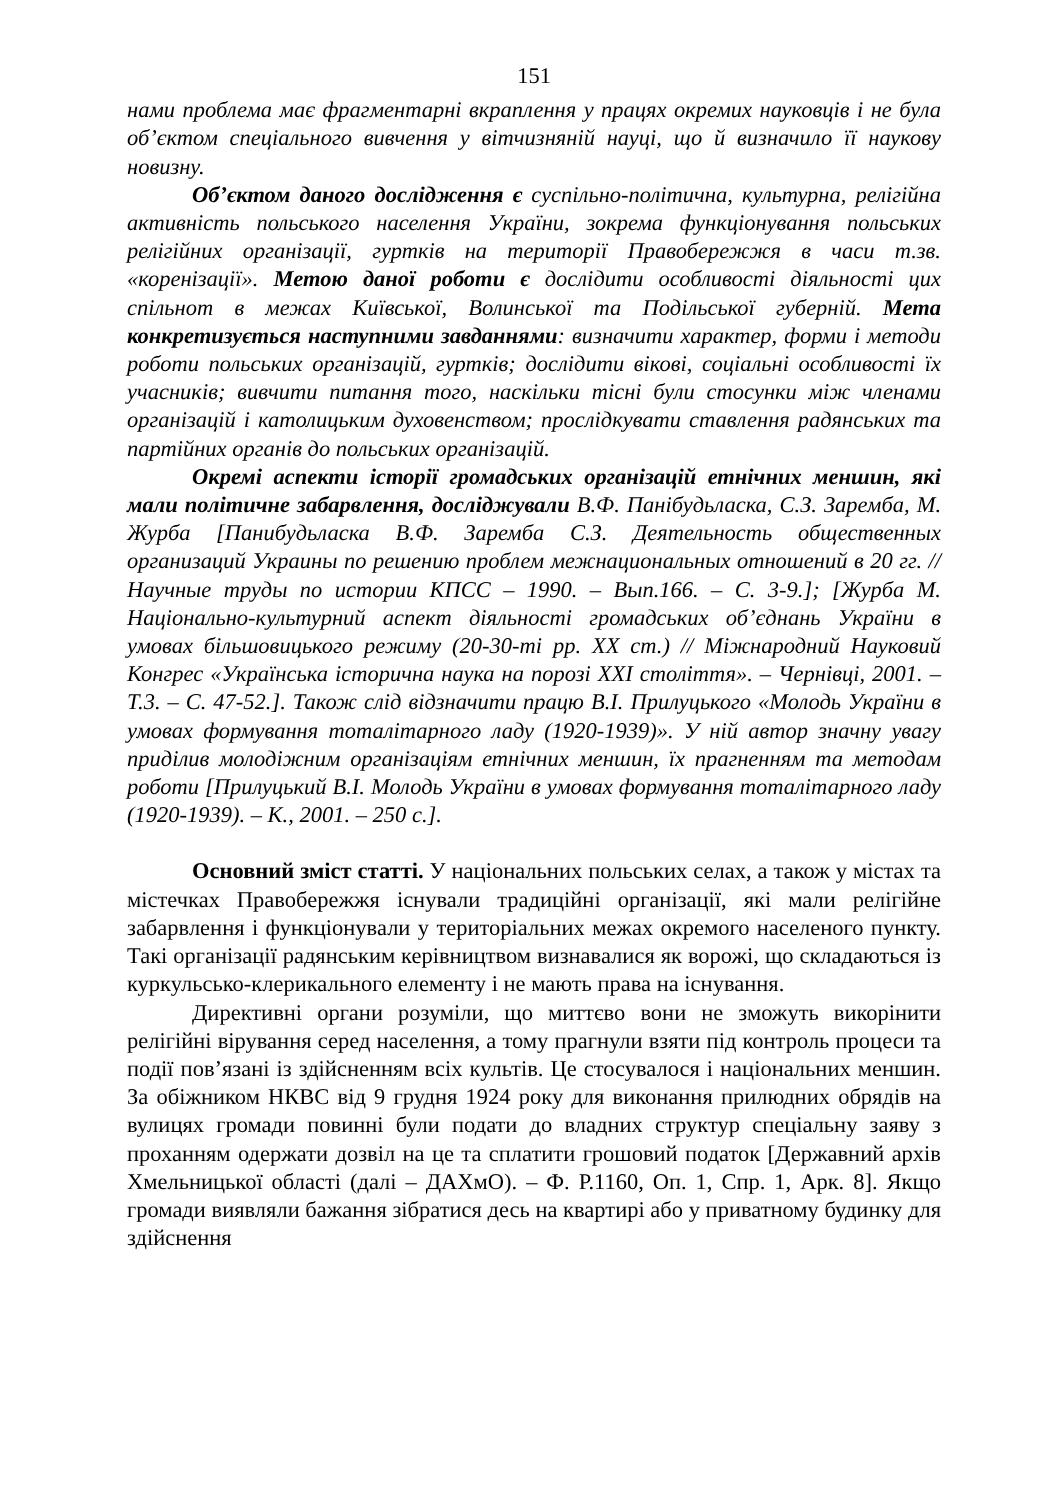151
нами проблема має фрагментарні вкраплення у працях окремих науковців і не була об’єктом спеціального вивчення у вітчизняній науці, що й визначило її наукову новизну.
Об’єктом даного дослідження є суспільно-політична, культурна, релігійна активність польського населення України, зокрема функціонування польських релігійних організації, гуртків на території Правобережжя в часи т.зв. «коренізації». Метою даної роботи є дослідити особливості діяльності цих спільнот в межах Київської, Волинської та Подільської губерній. Мета конкретизується наступними завданнями: визначити характер, форми і методи роботи польських організацій, гуртків; дослідити вікові, соціальні особливості їх учасників; вивчити питання того, наскільки тісні були стосунки між членами організацій і католицьким духовенством; прослідкувати ставлення радянських та партійних органів до польських організацій.
Окремі аспекти історії громадських організацій етнічних меншин, які мали політичне забарвлення, досліджували В.Ф. Панібудьласка, С.З. Заремба, М. Журба [Панибудьласка В.Ф. Заремба С.З. Деятельность общественных организаций Украины по решению проблем межнациональных отношений в 20 гг. // Научные труды по истории КПСС – 1990. – Вып.166. – С. 3-9.]; [Журба М. Національно-культурний аспект діяльності громадських об’єднань України в умовах більшовицького режиму (20-30-ті рр. XX ст.) // Міжнародний Науковий Конгрес «Українська історична наука на порозі XXI століття». – Чернівці, 2001. – Т.3. – С. 47-52.]. Також слід відзначити працю В.І. Прилуцького «Молодь України в умовах формування тоталітарного ладу (1920-1939)». У ній автор значну увагу приділив молодіжним організаціям етнічних меншин, їх прагненням та методам роботи [Прилуцький В.І. Молодь України в умовах формування тоталітарного ладу (1920-1939). – К., 2001. – 250 с.].
Основний зміст статті. У національних польських селах, а також у містах та містечках Правобережжя існували традиційні організації, які мали релігійне забарвлення і функціонували у територіальних межах окремого населеного пункту. Такі організації радянським керівництвом визнавалися як ворожі, що складаються із куркульсько-клерикального елементу і не мають права на існування.
Директивні органи розуміли, що миттєво вони не зможуть викорінити релігійні вірування серед населення, а тому прагнули взяти під контроль процеси та події пов’язані із здійсненням всіх культів. Це стосувалося і національних меншин. За обіжником НКВС від 9 грудня 1924 року для виконання прилюдних обрядів на вулицях громади повинні були подати до владних структур спеціальну заяву з проханням одержати дозвіл на це та сплатити грошовий податок [Державний архів Хмельницької області (далі – ДАХмО). – Ф. Р.1160, Оп. 1, Спр. 1, Арк. 8]. Якщо громади виявляли бажання зібратися десь на квартирі або у приватному будинку для здійснення